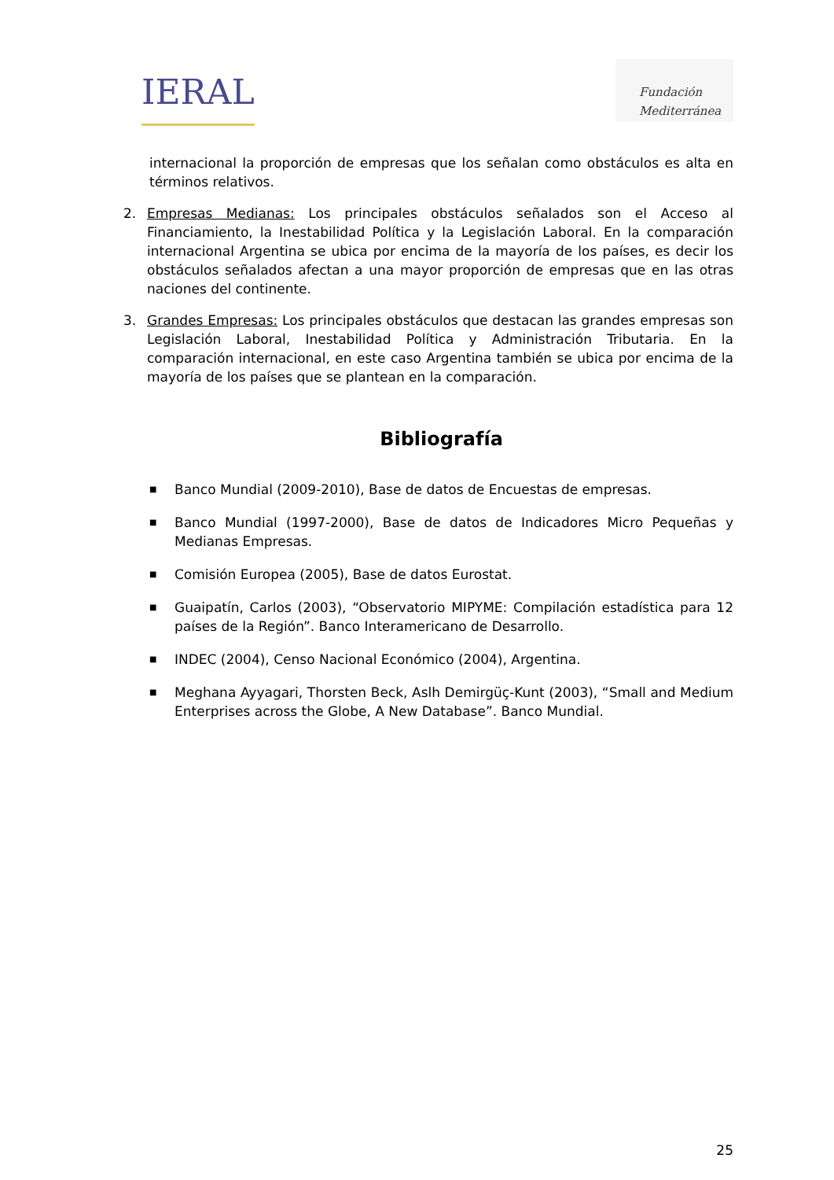IERAL
Fundación
Mediterránea
internacional la proporción de empresas que los señalan como obstáculos es alta en términos relativos.
2. Empresas Medianas: Los principales obstáculos señalados son el Acceso al Financiamiento, la Inestabilidad Política y la Legislación Laboral. En la comparación internacional Argentina se ubica por encima de la mayoría de los países, es decir los obstáculos señalados afectan a una mayor proporción de empresas que en las otras naciones del continente.
3. Grandes Empresas: Los principales obstáculos que destacan las grandes empresas son Legislación Laboral, Inestabilidad Política y Administración Tributaria. En la comparación internacional, en este caso Argentina también se ubica por encima de la mayoría de los países que se plantean en la comparación.
Bibliografía
■ Banco Mundial (2009-2010), Base de datos de Encuestas de empresas.
■ Banco Mundial (1997-2000), Base de datos de Indicadores Micro Pequeñas y Medianas Empresas.
■ Comisión Europea (2005), Base de datos Eurostat.
■ Guaipatín, Carlos (2003), “Observatorio MIPYME: Compilación estadística para 12 países de la Región”. Banco Interamericano de Desarrollo.
■ INDEC (2004), Censo Nacional Económico (2004), Argentina.
■ Meghana Ayyagari, Thorsten Beck, Aslh Demirgüç-Kunt (2003), “Small and Medium Enterprises across the Globe, A New Database”. Banco Mundial.
25